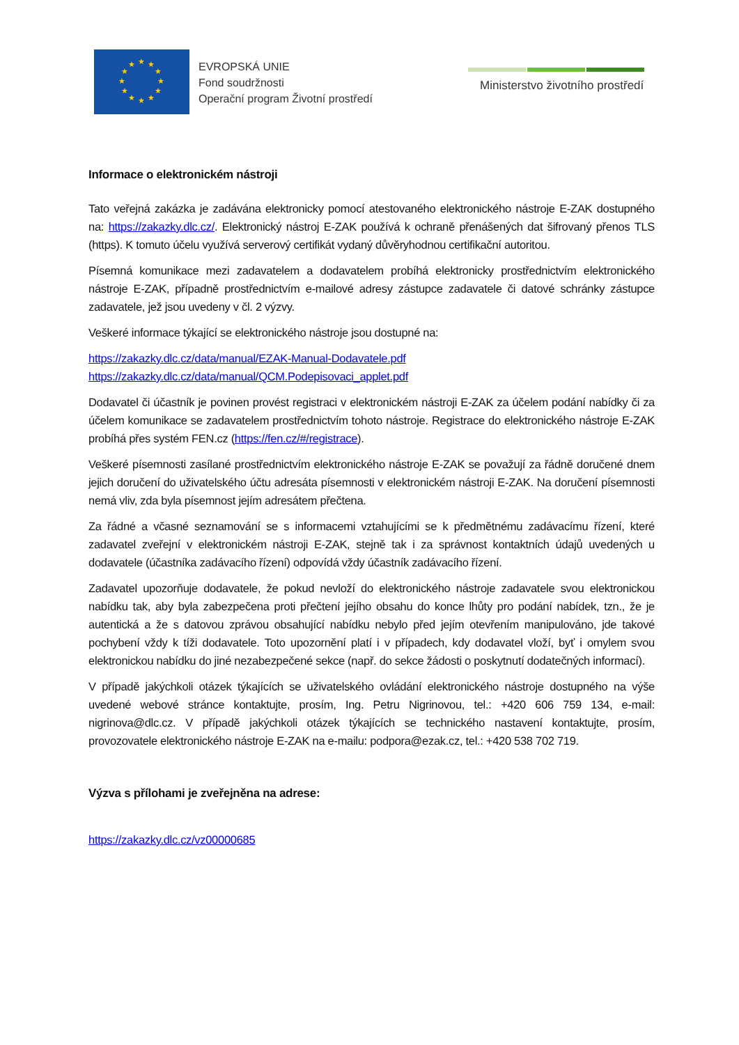★
★
★
★
★
★
★
★
★
★
★
★
EVROPSKÁ UNIE
Fond soudržnosti
Operační program Životní prostředí
Ministerstvo životního prostředí
Informace o elektronickém nástroji
Tato veřejná zakázka je zadávána elektronicky pomocí atestovaného elektronického nástroje E-ZAK dostupného na: https://zakazky.dlc.cz/. Elektronický nástroj E-ZAK používá k ochraně přenášených dat šifrovaný přenos TLS (https). K tomuto účelu využívá serverový certifikát vydaný důvěryhodnou certifikační autoritou.
Písemná komunikace mezi zadavatelem a dodavatelem probíhá elektronicky prostřednictvím elektronického nástroje E-ZAK, případně prostřednictvím e-mailové adresy zástupce zadavatele či datové schránky zástupce zadavatele, jež jsou uvedeny v čl. 2 výzvy.
Veškeré informace týkající se elektronického nástroje jsou dostupné na:
https://zakazky.dlc.cz/data/manual/EZAK-Manual-Dodavatele.pdf
https://zakazky.dlc.cz/data/manual/QCM.Podepisovaci_applet.pdf
Dodavatel či účastník je povinen provést registraci v elektronickém nástroji E-ZAK za účelem podání nabídky či za účelem komunikace se zadavatelem prostřednictvím tohoto nástroje. Registrace do elektronického nástroje E-ZAK probíhá přes systém FEN.cz (https://fen.cz/#/registrace).
Veškeré písemnosti zasílané prostřednictvím elektronického nástroje E-ZAK se považují za řádně doručené dnem jejich doručení do uživatelského účtu adresáta písemnosti v elektronickém nástroji E-ZAK. Na doručení písemnosti nemá vliv, zda byla písemnost jejím adresátem přečtena.
Za řádné a včasné seznamování se s informacemi vztahujícími se k předmětnému zadávacímu řízení, které zadavatel zveřejní v elektronickém nástroji E-ZAK, stejně tak i za správnost kontaktních údajů uvedených u dodavatele (účastníka zadávacího řízení) odpovídá vždy účastník zadávacího řízení.
Zadavatel upozorňuje dodavatele, že pokud nevloží do elektronického nástroje zadavatele svou elektronickou nabídku tak, aby byla zabezpečena proti přečtení jejího obsahu do konce lhůty pro podání nabídek, tzn., že je autentická a že s datovou zprávou obsahující nabídku nebylo před jejím otevřením manipulováno, jde takové pochybení vždy k tíži dodavatele. Toto upozornění platí i v případech, kdy dodavatel vloží, byť i omylem svou elektronickou nabídku do jiné nezabezpečené sekce (např. do sekce žádosti o poskytnutí dodatečných informací).
V případě jakýchkoli otázek týkajících se uživatelského ovládání elektronického nástroje dostupného na výše uvedené webové stránce kontaktujte, prosím, Ing. Petru Nigrinovou, tel.: +420 606 759 134, e-mail: nigrinova@dlc.cz. V případě jakýchkoli otázek týkajících se technického nastavení kontaktujte, prosím, provozovatele elektronického nástroje E-ZAK na e-mailu: podpora@ezak.cz, tel.: +420 538 702 719.
Výzva s přílohami je zveřejněna na adrese:
https://zakazky.dlc.cz/vz00000685